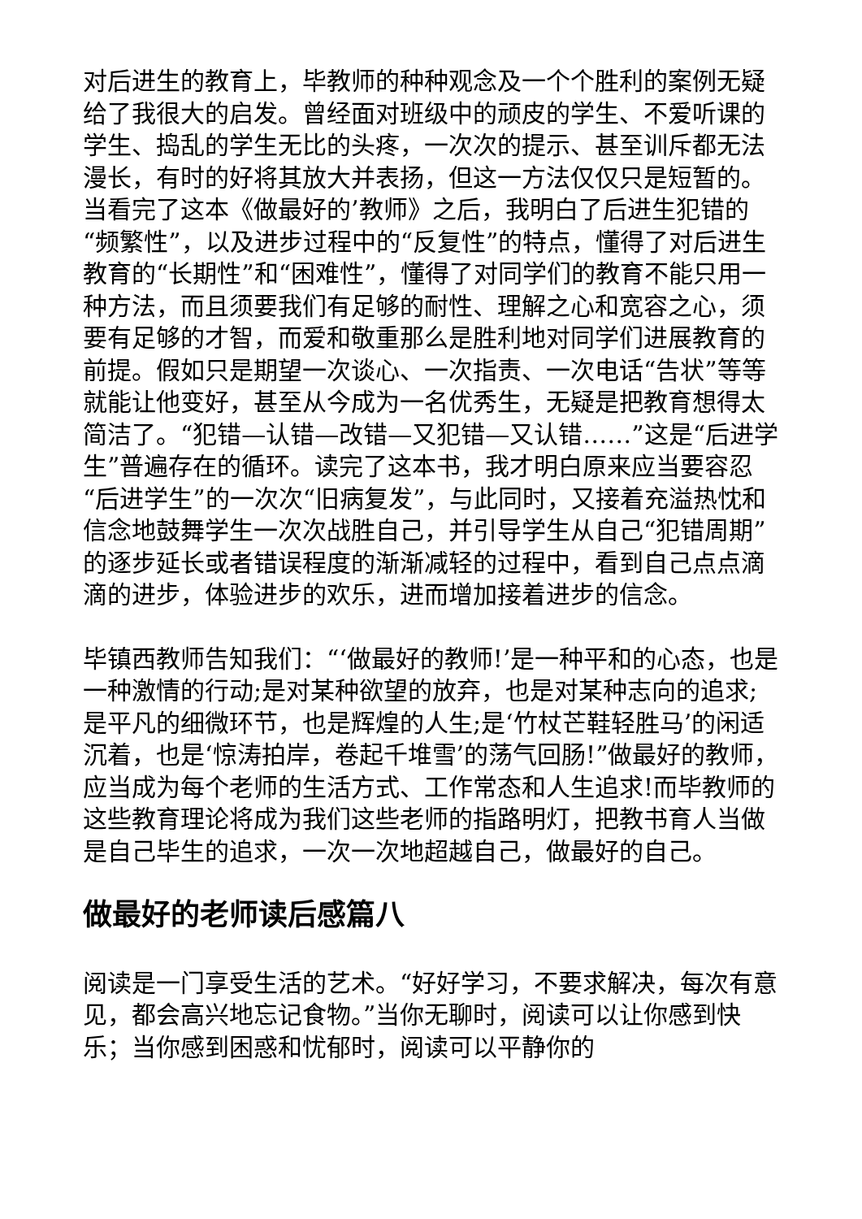对后进生的教育上，毕教师的种种观念及一个个胜利的案例无疑给了我很大的启发。曾经面对班级中的顽皮的学生、不爱听课的学生、捣乱的学生无比的头疼，一次次的提示、甚至训斥都无法漫长，有时的好将其放大并表扬，但这一方法仅仅只是短暂的。当看完了这本《做最好的’教师》之后，我明白了后进生犯错的“频繁性”，以及进步过程中的“反复性”的特点，懂得了对后进生教育的“长期性”和“困难性”，懂得了对同学们的教育不能只用一种方法，而且须要我们有足够的耐性、理解之心和宽容之心，须要有足够的才智，而爱和敬重那么是胜利地对同学们进展教育的前提。假如只是期望一次谈心、一次指责、一次电话“告状”等等就能让他变好，甚至从今成为一名优秀生，无疑是把教育想得太简洁了。“犯错—认错—改错—又犯错—又认错……”这是“后进学生”普遍存在的循环。读完了这本书，我才明白原来应当要容忍“后进学生”的一次次“旧病复发”，与此同时，又接着充溢热忱和信念地鼓舞学生一次次战胜自己，并引导学生从自己“犯错周期”的逐步延长或者错误程度的渐渐减轻的过程中，看到自己点点滴滴的进步，体验进步的欢乐，进而增加接着进步的信念。
毕镇西教师告知我们：“‘做最好的教师!’是一种平和的心态，也是一种激情的行动;是对某种欲望的放弃，也是对某种志向的追求;是平凡的细微环节，也是辉煌的人生;是‘竹杖芒鞋轻胜马’的闲适沉着，也是‘惊涛拍岸，卷起千堆雪’的荡气回肠!”做最好的教师，应当成为每个老师的生活方式、工作常态和人生追求!而毕教师的这些教育理论将成为我们这些老师的指路明灯，把教书育人当做是自己毕生的追求，一次一次地超越自己，做最好的自己。
做最好的老师读后感篇八
阅读是一门享受生活的艺术。“好好学习，不要求解决，每次有意见，都会高兴地忘记食物。”当你无聊时，阅读可以让你感到快乐；当你感到困惑和忧郁时，阅读可以平静你的